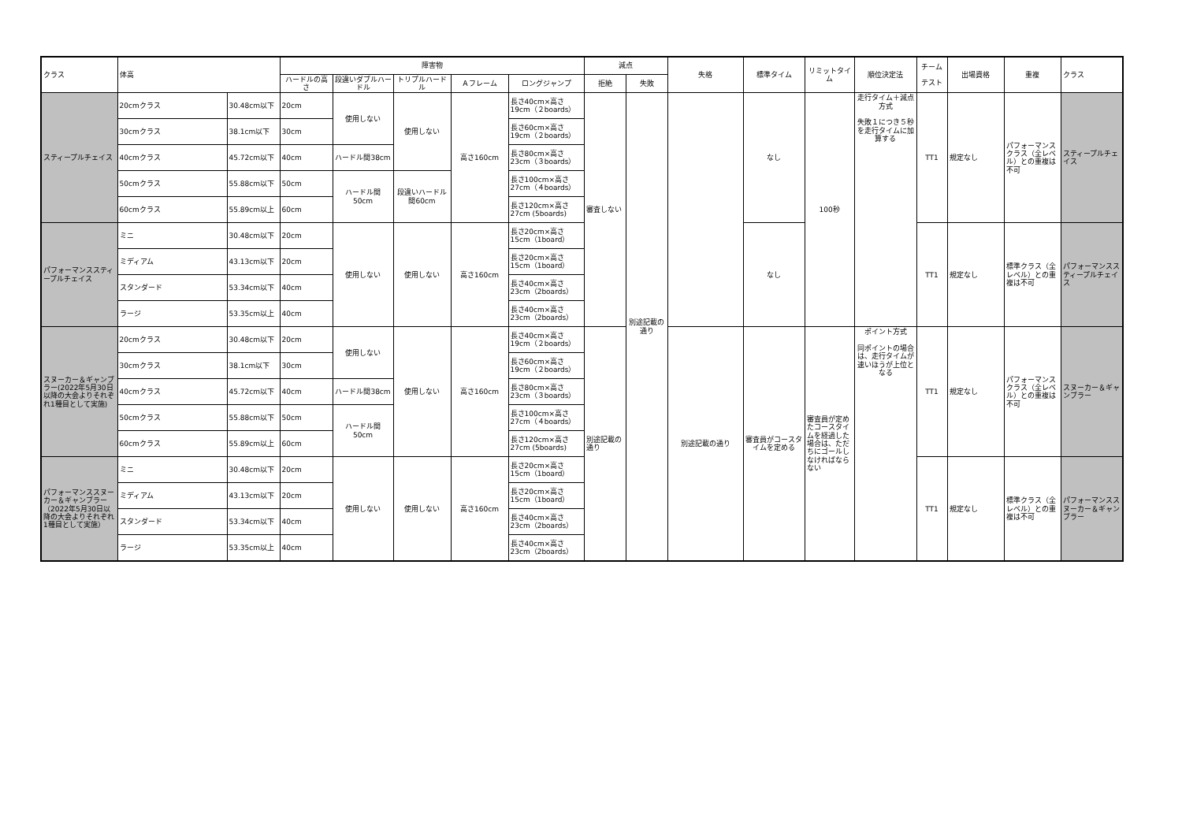| クラス | 体高 | | 障害物 | | | | | 減点 | | 失格 | 標準タイム | リミットタイム | 順位決定法 | チーム テスト | 出場資格 | 重複 | クラス |
| --- | --- | --- | --- | --- | --- | --- | --- | --- | --- | --- | --- | --- | --- | --- | --- | --- | --- |
| | | | ハードルの高さ | 段違いダブルハードル | トリプルハードル | Ａフレーム | ロングジャンプ | 拒絶 | 失敗 | | | | | | | | |
| スティープルチェイス | 20cmクラス | 30.48cm以下 | 20cm | 使用しない | 使用しない | 高さ160cm | 長さ40cm×高さ19cm（２boards） | 審査しない | 別途記載の通り | | なし | 100秒 | 走行タイム＋減点方式 失敗１につき５秒を走行タイムに加算する | TT1 | 規定なし | パフォーマンスクラス（全レベル）との重複は不可 | スティープルチェイス |
| | 30cmクラス | 38.1cm以下 | 30cm | | | | 長さ60cm×高さ19cm（２boards） | | | | | | | | | | |
| | 40cmクラス | 45.72cm以下 | 40cm | ハードル間38cm | | | 長さ80cm×高さ23cm（３boards） | | | | | | | | | | |
| | 50cmクラス | 55.88cm以下 | 50cm | ハードル間 50cm | 段違いハードル間60cm | | 長さ100cm×高さ27cm（４boards） | | | | | | | | | | |
| | 60cmクラス | 55.89cm以上 | 60cm | | | | 長さ120cm×高さ27cm (5boards) | | | | | | | | | | |
| パフォーマンススティープルチェイス | ミニ | 30.48cm以下 | 20cm | 使用しない | 使用しない | 高さ160cm | 長さ20cm×高さ15cm（1board） | | | | なし | | | TT1 | 規定なし | 標準クラス（全レベル）との重複は不可 | パフォーマンススティープルチェイス |
| | ミディアム | 43.13cm以下 | 20cm | | | | 長さ20cm×高さ15cm（1board） | | | | | | | | | | |
| | スタンダード | 53.34cm以下 | 40cm | | | | 長さ40cm×高さ23cm（2boards） | | | | | | | | | | |
| | ラージ | 53.35cm以上 | 40cm | | | | 長さ40cm×高さ23cm（2boards） | | | | | | | | | | |
| スヌーカー＆ギャンブラー(2022年5月30日以降の大会よりそれぞれ1種目として実施) | 20cmクラス | 30.48cm以下 | 20cm | 使用しない | 使用しない | 高さ160cm | 長さ40cm×高さ19cm（２boards） | 別途記載の通り | | 別途記載の通り | 審査員がコースタイムを定める | 審査員が定めたコースタイムを経過した場合は、ただちにゴールしなければならない | ポイント方式 同ポイントの場合は、走行タイムが速いほうが上位となる | TT1 | 規定なし | パフォーマンスクラス（全レベル）との重複は不可 | スヌーカー＆ギャンブラー |
| | 30cmクラス | 38.1cm以下 | 30cm | | | | 長さ60cm×高さ19cm（２boards） | | | | | | | | | | |
| | 40cmクラス | 45.72cm以下 | 40cm | ハードル間38cm | | | 長さ80cm×高さ23cm（３boards） | | | | | | | | | | |
| | 50cmクラス | 55.88cm以下 | 50cm | ハードル間 50cm | | | 長さ100cm×高さ27cm（４boards） | | | | | | | | | | |
| | 60cmクラス | 55.89cm以上 | 60cm | | | | 長さ120cm×高さ27cm (5boards) | | | | | | | | | | |
| パフォーマンススヌーカー＆ギャンブラー（2022年5月30日以降の大会よりそれぞれ1種目として実施） | ミニ | 30.48cm以下 | 20cm | 使用しない | 使用しない | 高さ160cm | 長さ20cm×高さ15cm（1board） | | | | | | | TT1 | 規定なし | 標準クラス（全レベル）との重複は不可 | パフォーマンススヌーカー＆ギャンブラー |
| | ミディアム | 43.13cm以下 | 20cm | | | | 長さ20cm×高さ15cm（1board） | | | | | | | | | | |
| | スタンダード | 53.34cm以下 | 40cm | | | | 長さ40cm×高さ23cm（2boards） | | | | | | | | | | |
| | ラージ | 53.35cm以上 | 40cm | | | | 長さ40cm×高さ23cm（2boards） | | | | | | | | | | |